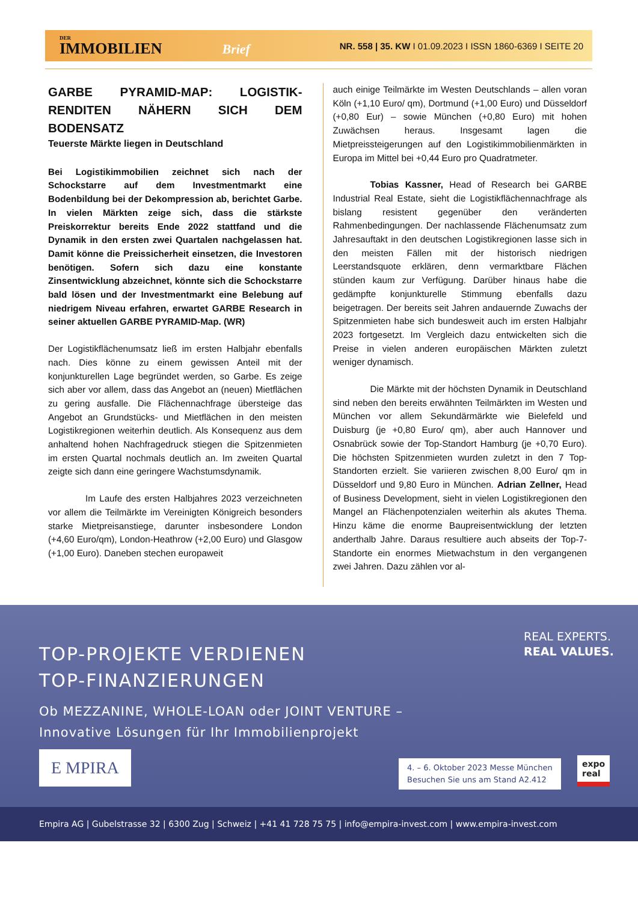DER
IMMOBILIEN Brief
NR. 558 | 35. KW I 01.09.2023 I ISSN 1860-6369 I SEITE 20
GARBE PYRAMID-MAP: LOGISTIK-RENDITEN NÄHERN SICH DEM BODENSATZ
Teuerste Märkte liegen in Deutschland
Bei Logistikimmobilien zeichnet sich nach der Schockstarre auf dem Investmentmarkt eine Bodenbildung bei der Dekompression ab, berichtet Garbe. In vielen Märkten zeige sich, dass die stärkste Preiskorrektur bereits Ende 2022 stattfand und die Dynamik in den ersten zwei Quartalen nachgelassen hat. Damit könne die Preissicherheit einsetzen, die Investoren benötigen. Sofern sich dazu eine konstante Zinsentwicklung abzeichnet, könnte sich die Schockstarre bald lösen und der Investmentmarkt eine Belebung auf niedrigem Niveau erfahren, erwartet GARBE Research in seiner aktuellen GARBE PYRAMID-Map. (WR)
Der Logistikflächenumsatz ließ im ersten Halbjahr ebenfalls nach. Dies könne zu einem gewissen Anteil mit der konjunkturellen Lage begründet werden, so Garbe. Es zeige sich aber vor allem, dass das Angebot an (neuen) Mietflächen zu gering ausfalle. Die Flächennachfrage übersteige das Angebot an Grundstücks- und Mietflächen in den meisten Logistikregionen weiterhin deutlich. Als Konsequenz aus dem anhaltend hohen Nachfragedruck stiegen die Spitzenmieten im ersten Quartal nochmals deutlich an. Im zweiten Quartal zeigte sich dann eine geringere Wachstumsdynamik.
Im Laufe des ersten Halbjahres 2023 verzeichneten vor allem die Teilmärkte im Vereinigten Königreich besonders starke Mietpreisanstiege, darunter insbesondere London (+4,60 Euro/qm), London-Heathrow (+2,00 Euro) und Glasgow (+1,00 Euro). Daneben stechen europaweit
auch einige Teilmärkte im Westen Deutschlands – allen voran Köln (+1,10 Euro/ qm), Dortmund (+1,00 Euro) und Düsseldorf (+0,80 Eur) – sowie München (+0,80 Euro) mit hohen Zuwächsen heraus. Insgesamt lagen die Mietpreissteigerungen auf den Logistikimmobilienmärkten in Europa im Mittel bei +0,44 Euro pro Quadratmeter.
Tobias Kassner, Head of Research bei GARBE Industrial Real Estate, sieht die Logistikflächennachfrage als bislang resistent gegenüber den veränderten Rahmenbedingungen. Der nachlassende Flächenumsatz zum Jahresauftakt in den deutschen Logistikregionen lasse sich in den meisten Fällen mit der historisch niedrigen Leerstandsquote erklären, denn vermarktbare Flächen stünden kaum zur Verfügung. Darüber hinaus habe die gedämpfte konjunkturelle Stimmung ebenfalls dazu beigetragen. Der bereits seit Jahren andauernde Zuwachs der Spitzenmieten habe sich bundesweit auch im ersten Halbjahr 2023 fortgesetzt. Im Vergleich dazu entwickelten sich die Preise in vielen anderen europäischen Märkten zuletzt weniger dynamisch.
Die Märkte mit der höchsten Dynamik in Deutschland sind neben den bereits erwähnten Teilmärkten im Westen und München vor allem Sekundärmärkte wie Bielefeld und Duisburg (je +0,80 Euro/ qm), aber auch Hannover und Osnabrück sowie der Top-Standort Hamburg (je +0,70 Euro). Die höchsten Spitzenmieten wurden zuletzt in den 7 Top-Standorten erzielt. Sie variieren zwischen 8,00 Euro/ qm in Düsseldorf und 9,80 Euro in München. Adrian Zellner, Head of Business Development, sieht in vielen Logistikregionen den Mangel an Flächenpotenzialen weiterhin als akutes Thema. Hinzu käme die enorme Baupreisentwicklung der letzten anderthalb Jahre. Daraus resultiere auch abseits der Top-7-Standorte ein enormes Mietwachstum in den vergangenen zwei Jahren. Dazu zählen vor al-
TOP-PROJEKTE VERDIENEN
TOP-FINANZIERUNGEN
REAL EXPERTS.
REAL VALUES.
Ob MEZZANINE, WHOLE-LOAN oder JOINT VENTURE –
Innovative Lösungen für Ihr Immobilienprojekt
E MPIRA
4. – 6. Oktober 2023 Messe München
Besuchen Sie uns am Stand A2.412
expo
real
Empira AG | Gubelstrasse 32 | 6300 Zug | Schweiz | +41 41 728 75 75 | info@empira-invest.com | www.empira-invest.com